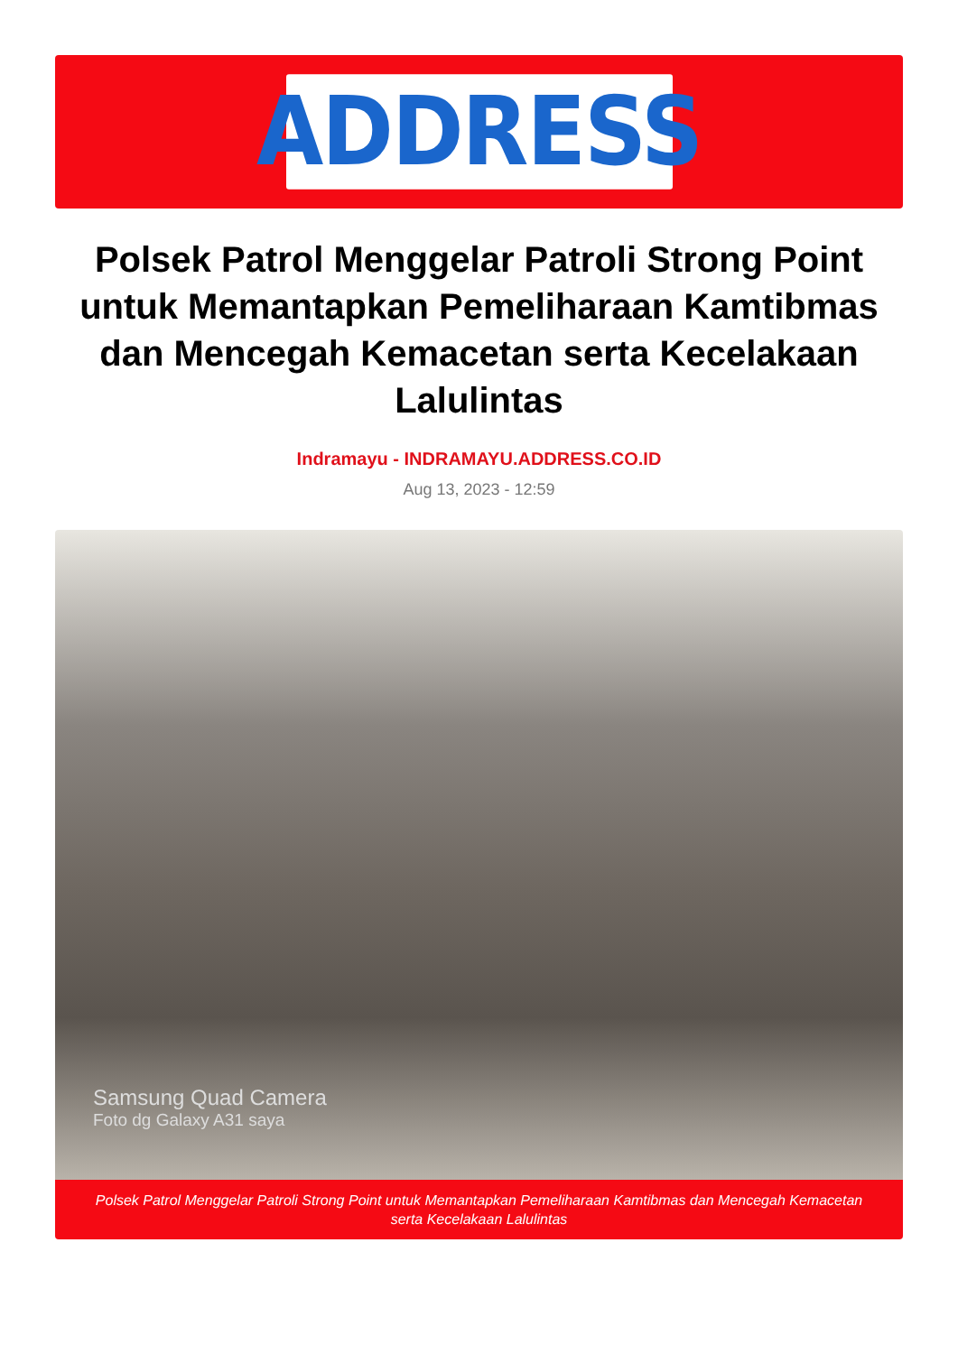ADDRESS
Polsek Patrol Menggelar Patroli Strong Point untuk Memantapkan Pemeliharaan Kamtibmas dan Mencegah Kemacetan serta Kecelakaan Lalulintas
Indramayu - INDRAMAYU.ADDRESS.CO.ID
Aug 13, 2023 - 12:59
Samsung Quad Camera
Foto dg Galaxy A31 saya
Polsek Patrol Menggelar Patroli Strong Point untuk Memantapkan Pemeliharaan Kamtibmas dan Mencegah Kemacetan serta Kecelakaan Lalulintas